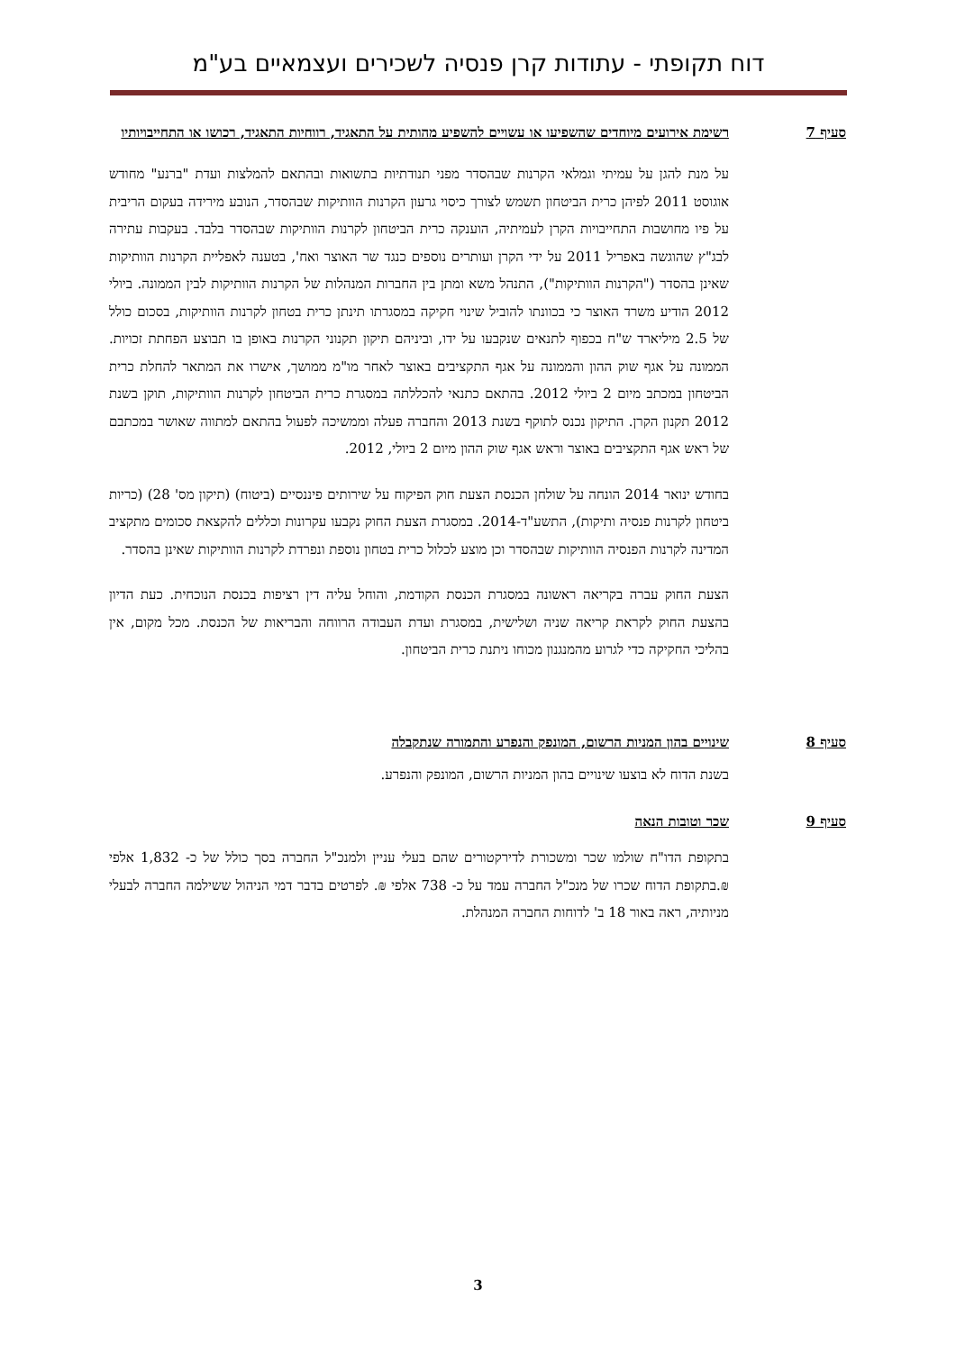דוח תקופתי - עתודות קרן פנסיה לשכירים ועצמאיים בע"מ
סעיף 7
רשימת אירועים מיוחדים שהשפיעו או עשויים להשפיע מהותית על התאגיד, רווחיות התאגיד, רכושו או התחייבויותיו
על מנת להגן על עמיתי וגמלאי הקרנות שבהסדר מפני תנודתיות בתשואות ובהתאם להמלצות ועדת "ברנע" מחודש אוגוסט 2011 לפיהן כרית הביטחון תשמש לצורך כיסוי גרעון הקרנות הוותיקות שבהסדר, הנובע מירידה בעקום הריבית על פיו מחושבות התחייבויות הקרן לעמיתיה, הוענקה כרית הביטחון לקרנות הוותיקות שבהסדר בלבד. בעקבות עתירה לבג"ץ שהוגשה באפריל 2011 על ידי הקרן ועותרים נוספים כנגד שר האוצר ואח', בטענה לאפליית הקרנות הוותיקות שאינן בהסדר ("הקרנות הוותיקות"), התנהל משא ומתן בין החברות המנהלות של הקרנות הוותיקות לבין הממונה. ביולי 2012 הודיע משרד האוצר כי בכוונתו להוביל שינוי חקיקה במסגרתו תינתן כרית בטחון לקרנות הוותיקות, בסכום כולל של 2.5 מיליארד ש"ח בכפוף לתנאים שנקבעו על ידו, וביניהם תיקון תקנוני הקרנות באופן בו תבוצע הפחתת זכויות. הממונה על אגף שוק ההון והממונה על אגף התקציבים באוצר לאחר מו"מ ממושך, אישרו את המתאר להחלת כרית הביטחון במכתב מיום 2 ביולי 2012. בהתאם כתנאי להכללתה במסגרת כרית הביטחון לקרנות הוותיקות, תוקן בשנת 2012 תקנון הקרן. התיקון נכנס לתוקף בשנת 2013 והחברה פעלה וממשיכה לפעול בהתאם למתווה שאושר במכתבם של ראש אגף התקציבים באוצר וראש אגף שוק ההון מיום 2 ביולי, 2012.
בחודש ינואר 2014 הונחה על שולחן הכנסת הצעת חוק הפיקוח על שירותים פיננסיים (ביטוח) (תיקון מס' 28) (כריות ביטחון לקרנות פנסיה ותיקות), התשע"ד-2014. במסגרת הצעת החוק נקבעו עקרונות וכללים להקצאת סכומים מתקציב המדינה לקרנות הפנסיה הוותיקות שבהסדר וכן מוצע לכלול כרית בטחון נוספת ונפרדת לקרנות הוותיקות שאינן בהסדר.
הצעת החוק עברה בקריאה ראשונה במסגרת הכנסת הקודמת, והוחל עליה דין רציפות בכנסת הנוכחית. כעת הדיון בהצעת החוק לקראת קריאה שניה ושלישית, במסגרת ועדת העבודה הרווחה והבריאות של הכנסת. מכל מקום, אין בהליכי החקיקה כדי לגרוע מהמנגנון מכוחו ניתנת כרית הביטחון.
סעיף 8
שינויים בהון המניות הרשום, המונפק והנפרע והתמורה שנתקבלה
בשנת הדוח לא בוצעו שינויים בהון המניות הרשום, המונפק והנפרע.
סעיף 9
שכר וטובות הנאה
בתקופת הדו"ח שולמו שכר ומשכורת לדירקטורים שהם בעלי עניין ולמנכ"ל החברה בסך כולל של כ- 1,832 אלפי ₪.בתקופת הדוח שכרו של מנכ"ל החברה עמד על כ- 738 אלפי ₪. לפרטים בדבר דמי הניהול ששילמה החברה לבעלי מניותיה, ראה באור 18 ב' לדוחות החברה המנהלת.
3